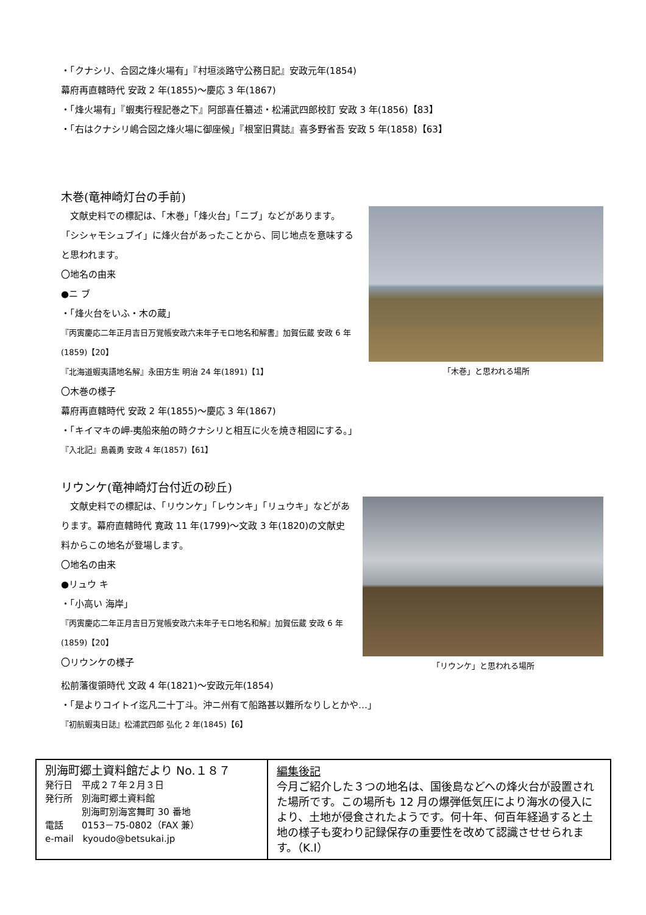・「クナシリ、合図之烽火場有」『村垣淡路守公務日記』安政元年(1854)
幕府再直轄時代 安政 2 年(1855)～慶応 3 年(1867)
・「烽火場有」『蝦夷行程記巻之下』阿部喜任纂述・松浦武四郎校訂 安政 3 年(1856)【83】
・「右はクナシリ嶋合図之烽火場に御座候」『根室旧貫誌』喜多野省吾 安政 5 年(1858)【63】
木巻(竜神崎灯台の手前)
　文献史料での標記は、「木巻」「烽火台」「ニブ」などがあります。「シシャモシュブイ」に烽火台があったことから、同じ地点を意味すると思われます。
〇地名の由来
●ニ ブ
・「烽火台をいふ・木の蔵」
『丙寅慶応二年正月吉日万覚帳安政六未年子モロ地名和解書』加賀伝蔵 安政 6 年(1859)【20】
『北海道蝦夷語地名解』永田方生 明治 24 年(1891)【1】
「木巻」と思われる場所
〇木巻の様子
幕府再直轄時代 安政 2 年(1855)～慶応 3 年(1867)
・「キイマキの岬-夷船來舶の時クナシリと相互に火を焼き相図にする。」
『入北記』島義勇 安政 4 年(1857)【61】
リウンケ(竜神崎灯台付近の砂丘)
　文献史料での標記は、「リウンケ」「レウンキ」「リュウキ」などがあります。幕府直轄時代 寛政 11 年(1799)～文政 3 年(1820)の文献史料からこの地名が登場します。
〇地名の由来
●リュウ キ
・「小高い 海岸」
『丙寅慶応二年正月吉日万覚帳安政六未年子モロ地名和解』加賀伝蔵 安政 6 年(1859)【20】
〇リウンケの様子
「リウンケ」と思われる場所
松前藩復領時代 文政 4 年(1821)～安政元年(1854)
・「是よりコイトイ迄凡二十丁斗。沖ニ州有て船路甚以難所なりしとかや…」
『初航蝦夷日誌』松浦武四郎 弘化 2 年(1845)【6】
| 別海町郷土資料館だより No.１８７ 発行日 平成２７年２月３日 発行所 別海町郷土資料館 別海町別海宮舞町 30 番地 電話 0153－75-0802（FAX 兼） e-mail kyoudo@betsukai.jp | 編集後記 今月ご紹介した３つの地名は、国後島などへの烽火台が設置された場所です。この場所も 12 月の爆弾低気圧により海水の侵入により、土地が侵食されたようです。何十年、何百年経過すると土地の様子も変わり記録保存の重要性を改めて認識させせられます。（K.I） |